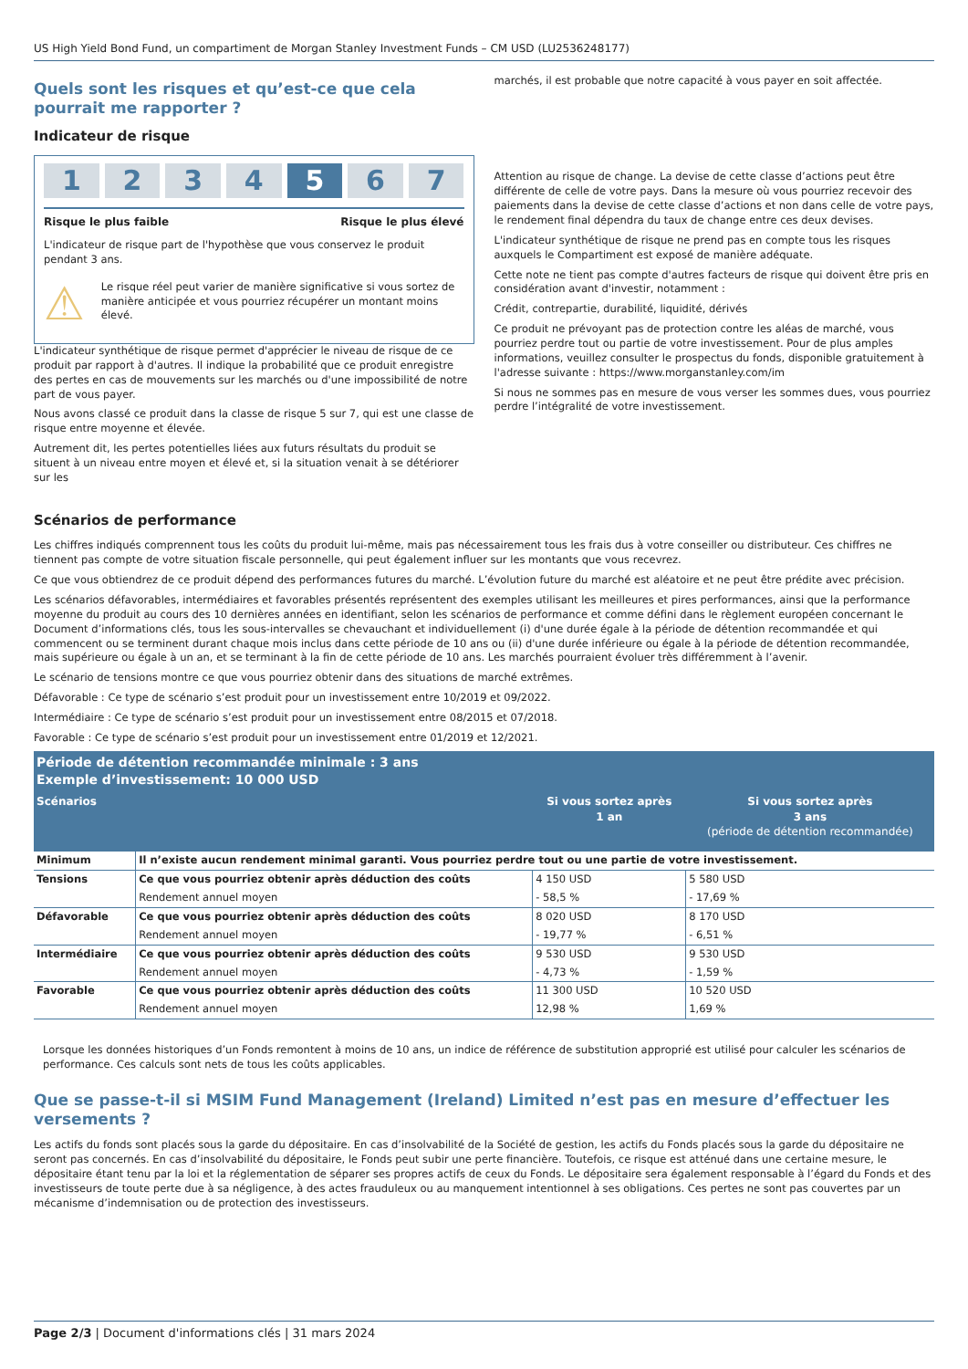US High Yield Bond Fund, un compartiment de Morgan Stanley Investment Funds – CM USD (LU2536248177)
Quels sont les risques et qu’est-ce que cela pourrait me rapporter ?
Indicateur de risque
1 2 3 4 5 6 7
Risque le plus faible Risque le plus élevé
L'indicateur de risque part de l'hypothèse que vous conservez le produit pendant 3 ans.
⚠
Le risque réel peut varier de manière significative si vous sortez de manière anticipée et vous pourriez récupérer un montant moins élevé.
L'indicateur synthétique de risque permet d'apprécier le niveau de risque de ce produit par rapport à d'autres. Il indique la probabilité que ce produit enregistre des pertes en cas de mouvements sur les marchés ou d'une impossibilité de notre part de vous payer.
Nous avons classé ce produit dans la classe de risque 5 sur 7, qui est une classe de risque entre moyenne et élevée.
Autrement dit, les pertes potentielles liées aux futurs résultats du produit se situent à un niveau entre moyen et élevé et, si la situation venait à se détériorer sur les
marchés, il est probable que notre capacité à vous payer en soit affectée.
Attention au risque de change. La devise de cette classe d’actions peut être différente de celle de votre pays. Dans la mesure où vous pourriez recevoir des paiements dans la devise de cette classe d’actions et non dans celle de votre pays, le rendement final dépendra du taux de change entre ces deux devises.
L'indicateur synthétique de risque ne prend pas en compte tous les risques auxquels le Compartiment est exposé de manière adéquate.
Cette note ne tient pas compte d'autres facteurs de risque qui doivent être pris en considération avant d'investir, notamment :
Crédit, contrepartie, durabilité, liquidité, dérivés
Ce produit ne prévoyant pas de protection contre les aléas de marché, vous pourriez perdre tout ou partie de votre investissement. Pour de plus amples informations, veuillez consulter le prospectus du fonds, disponible gratuitement à l'adresse suivante : https://www.morganstanley.com/im
Si nous ne sommes pas en mesure de vous verser les sommes dues, vous pourriez perdre l’intégralité de votre investissement.
Scénarios de performance
Les chiffres indiqués comprennent tous les coûts du produit lui-même, mais pas nécessairement tous les frais dus à votre conseiller ou distributeur. Ces chiffres ne tiennent pas compte de votre situation fiscale personnelle, qui peut également influer sur les montants que vous recevrez.
Ce que vous obtiendrez de ce produit dépend des performances futures du marché. L’évolution future du marché est aléatoire et ne peut être prédite avec précision.
Les scénarios défavorables, intermédiaires et favorables présentés représentent des exemples utilisant les meilleures et pires performances, ainsi que la performance moyenne du produit au cours des 10 dernières années en identifiant, selon les scénarios de performance et comme défini dans le règlement européen concernant le Document d’informations clés, tous les sous-intervalles se chevauchant et individuellement (i) d'une durée égale à la période de détention recommandée et qui commencent ou se terminent durant chaque mois inclus dans cette période de 10 ans ou (ii) d'une durée inférieure ou égale à la période de détention recommandée, mais supérieure ou égale à un an, et se terminant à la fin de cette période de 10 ans. Les marchés pourraient évoluer très différemment à l’avenir.
Le scénario de tensions montre ce que vous pourriez obtenir dans des situations de marché extrêmes.
Défavorable : Ce type de scénario s’est produit pour un investissement entre 10/2019 et 09/2022.
Intermédiaire : Ce type de scénario s’est produit pour un investissement entre 08/2015 et 07/2018.
Favorable : Ce type de scénario s’est produit pour un investissement entre 01/2019 et 12/2021.
| Période de détention recommandée minimale : 3 ans Exemple d’investissement: 10 000 USD | | | |
| --- | --- | --- | --- |
| Scénarios | | Si vous sortez après 1 an | Si vous sortez après 3 ans (période de détention recommandée) |
| Minimum | Il n’existe aucun rendement minimal garanti. Vous pourriez perdre tout ou une partie de votre investissement. | | |
| Tensions | Ce que vous pourriez obtenir après déduction des coûts | 4 150 USD | 5 580 USD |
| | Rendement annuel moyen | - 58,5 % | - 17,69 % |
| Défavorable | Ce que vous pourriez obtenir après déduction des coûts | 8 020 USD | 8 170 USD |
| | Rendement annuel moyen | - 19,77 % | - 6,51 % |
| Intermédiaire | Ce que vous pourriez obtenir après déduction des coûts | 9 530 USD | 9 530 USD |
| | Rendement annuel moyen | - 4,73 % | - 1,59 % |
| Favorable | Ce que vous pourriez obtenir après déduction des coûts | 11 300 USD | 10 520 USD |
| | Rendement annuel moyen | 12,98 % | 1,69 % |
Lorsque les données historiques d’un Fonds remontent à moins de 10 ans, un indice de référence de substitution approprié est utilisé pour calculer les scénarios de performance. Ces calculs sont nets de tous les coûts applicables.
Que se passe-t-il si MSIM Fund Management (Ireland) Limited n’est pas en mesure d’effectuer les versements ?
Les actifs du fonds sont placés sous la garde du dépositaire. En cas d’insolvabilité de la Société de gestion, les actifs du Fonds placés sous la garde du dépositaire ne seront pas concernés. En cas d’insolvabilité du dépositaire, le Fonds peut subir une perte financière. Toutefois, ce risque est atténué dans une certaine mesure, le dépositaire étant tenu par la loi et la réglementation de séparer ses propres actifs de ceux du Fonds. Le dépositaire sera également responsable à l’égard du Fonds et des investisseurs de toute perte due à sa négligence, à des actes frauduleux ou au manquement intentionnel à ses obligations. Ces pertes ne sont pas couvertes par un mécanisme d’indemnisation ou de protection des investisseurs.
Page 2/3 | Document d'informations clés | 31 mars 2024